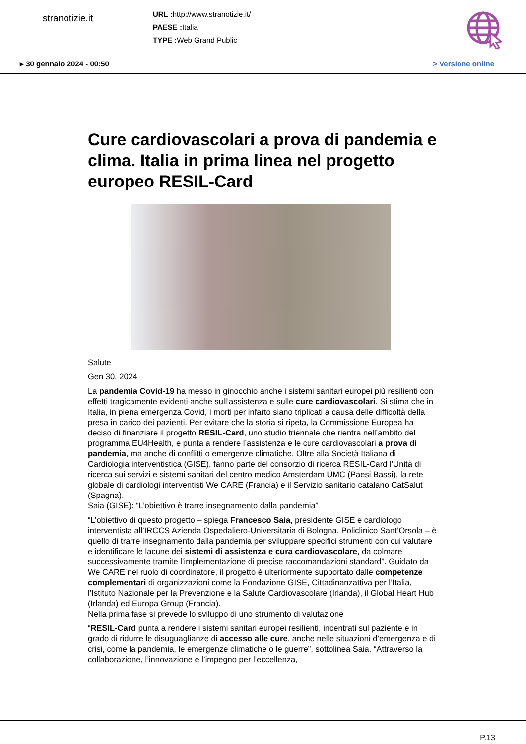stranotizie.it
URL : http://www.stranotizie.it/
PAESE : Italia
TYPE : Web Grand Public
▸ 30 gennaio 2024 - 00:50 > Versione online
Cure cardiovascolari a prova di pandemia e clima. Italia in prima linea nel progetto europeo RESIL-Card
Salute
Gen 30, 2024
La pandemia Covid-19 ha messo in ginocchio anche i sistemi sanitari europei più resilienti con effetti tragicamente evidenti anche sull’assistenza e sulle cure cardiovascolari. Si stima che in Italia, in piena emergenza Covid, i morti per infarto siano triplicati a causa delle difficoltà della presa in carico dei pazienti. Per evitare che la storia si ripeta, la Commissione Europea ha deciso di finanziare il progetto RESIL-Card, uno studio triennale che rientra nell’ambito del programma EU4Health, e punta a rendere l’assistenza e le cure cardiovascolari a prova di pandemia, ma anche di conflitti o emergenze climatiche. Oltre alla Società Italiana di Cardiologia interventistica (GISE), fanno parte del consorzio di ricerca RESIL-Card l’Unità di ricerca sui servizi e sistemi sanitari del centro medico Amsterdam UMC (Paesi Bassi), la rete globale di cardiologi interventisti We CARE (Francia) e il Servizio sanitario catalano CatSalut (Spagna).
Saia (GISE): “L’obiettivo è trarre insegnamento dalla pandemia”
“L’obiettivo di questo progetto – spiega Francesco Saia, presidente GISE e cardiologo interventista all’IRCCS Azienda Ospedaliero-Universitaria di Bologna, Policlinico Sant’Orsola – è quello di trarre insegnamento dalla pandemia per sviluppare specifici strumenti con cui valutare e identificare le lacune dei sistemi di assistenza e cura cardiovascolare, da colmare successivamente tramite l’implementazione di precise raccomandazioni standard”. Guidato da We CARE nel ruolo di coordinatore, il progetto è ulteriormente supportato dalle competenze complementari di organizzazioni come la Fondazione GISE, Cittadinanzattiva per l’Italia, l’Istituto Nazionale per la Prevenzione e la Salute Cardiovascolare (Irlanda), il Global Heart Hub (Irlanda) ed Europa Group (Francia).
Nella prima fase si prevede lo sviluppo di uno strumento di valutazione
“RESIL-Card punta a rendere i sistemi sanitari europei resilienti, incentrati sul paziente e in grado di ridurre le disuguaglianze di accesso alle cure, anche nelle situazioni d’emergenza e di crisi, come la pandemia, le emergenze climatiche o le guerre”, sottolinea Saia. “Attraverso la collaborazione, l’innovazione e l’impegno per l’eccellenza,
P.13